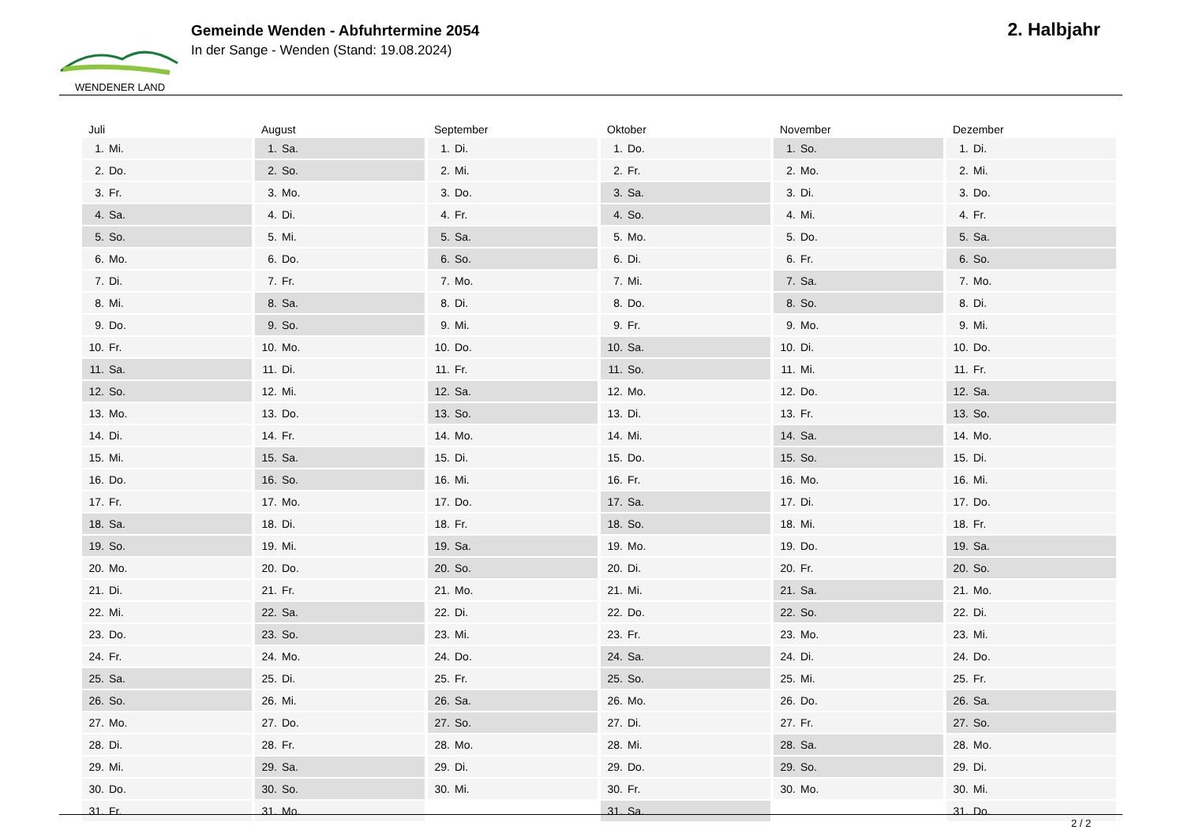WENDENER LAND
Gemeinde Wenden - Abfuhrtermine 2054
In der Sange - Wenden (Stand: 19.08.2024)
2. Halbjahr
| Juli | August | September | Oktober | November | Dezember |
| --- | --- | --- | --- | --- | --- |
| 1. Mi. | 1. Sa. | 1. Di. | 1. Do. | 1. So. | 1. Di. |
| 2. Do. | 2. So. | 2. Mi. | 2. Fr. | 2. Mo. | 2. Mi. |
| 3. Fr. | 3. Mo. | 3. Do. | 3. Sa. | 3. Di. | 3. Do. |
| 4. Sa. | 4. Di. | 4. Fr. | 4. So. | 4. Mi. | 4. Fr. |
| 5. So. | 5. Mi. | 5. Sa. | 5. Mo. | 5. Do. | 5. Sa. |
| 6. Mo. | 6. Do. | 6. So. | 6. Di. | 6. Fr. | 6. So. |
| 7. Di. | 7. Fr. | 7. Mo. | 7. Mi. | 7. Sa. | 7. Mo. |
| 8. Mi. | 8. Sa. | 8. Di. | 8. Do. | 8. So. | 8. Di. |
| 9. Do. | 9. So. | 9. Mi. | 9. Fr. | 9. Mo. | 9. Mi. |
| 10. Fr. | 10. Mo. | 10. Do. | 10. Sa. | 10. Di. | 10. Do. |
| 11. Sa. | 11. Di. | 11. Fr. | 11. So. | 11. Mi. | 11. Fr. |
| 12. So. | 12. Mi. | 12. Sa. | 12. Mo. | 12. Do. | 12. Sa. |
| 13. Mo. | 13. Do. | 13. So. | 13. Di. | 13. Fr. | 13. So. |
| 14. Di. | 14. Fr. | 14. Mo. | 14. Mi. | 14. Sa. | 14. Mo. |
| 15. Mi. | 15. Sa. | 15. Di. | 15. Do. | 15. So. | 15. Di. |
| 16. Do. | 16. So. | 16. Mi. | 16. Fr. | 16. Mo. | 16. Mi. |
| 17. Fr. | 17. Mo. | 17. Do. | 17. Sa. | 17. Di. | 17. Do. |
| 18. Sa. | 18. Di. | 18. Fr. | 18. So. | 18. Mi. | 18. Fr. |
| 19. So. | 19. Mi. | 19. Sa. | 19. Mo. | 19. Do. | 19. Sa. |
| 20. Mo. | 20. Do. | 20. So. | 20. Di. | 20. Fr. | 20. So. |
| 21. Di. | 21. Fr. | 21. Mo. | 21. Mi. | 21. Sa. | 21. Mo. |
| 22. Mi. | 22. Sa. | 22. Di. | 22. Do. | 22. So. | 22. Di. |
| 23. Do. | 23. So. | 23. Mi. | 23. Fr. | 23. Mo. | 23. Mi. |
| 24. Fr. | 24. Mo. | 24. Do. | 24. Sa. | 24. Di. | 24. Do. |
| 25. Sa. | 25. Di. | 25. Fr. | 25. So. | 25. Mi. | 25. Fr. |
| 26. So. | 26. Mi. | 26. Sa. | 26. Mo. | 26. Do. | 26. Sa. |
| 27. Mo. | 27. Do. | 27. So. | 27. Di. | 27. Fr. | 27. So. |
| 28. Di. | 28. Fr. | 28. Mo. | 28. Mi. | 28. Sa. | 28. Mo. |
| 29. Mi. | 29. Sa. | 29. Di. | 29. Do. | 29. So. | 29. Di. |
| 30. Do. | 30. So. | 30. Mi. | 30. Fr. | 30. Mo. | 30. Mi. |
| 31. Fr. | 31. Mo. | | 31. Sa. | | 31. Do. |
2 / 2